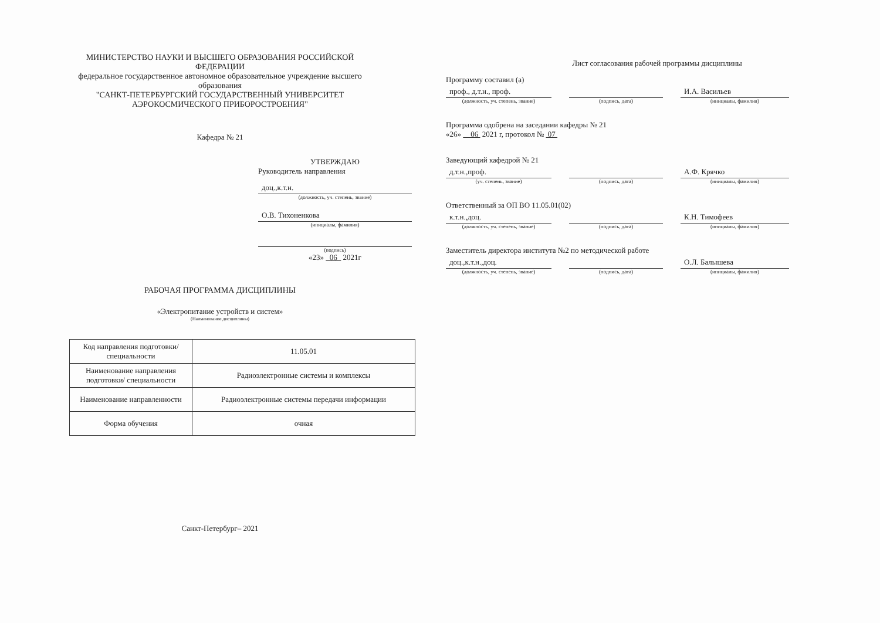МИНИСТЕРСТВО НАУКИ И ВЫСШЕГО ОБРАЗОВАНИЯ РОССИЙСКОЙ
ФЕДЕРАЦИИ
федеральное государственное автономное образовательное учреждение высшего
образования
"САНКТ-ПЕТЕРБУРГСКИЙ ГОСУДАРСТВЕННЫЙ УНИВЕРСИТЕТ
АЭРОКОСМИЧЕСКОГО ПРИБОРОСТРОЕНИЯ"
Кафедра № 21
УТВЕРЖДАЮ
Руководитель направления
доц.,к.т.н.
(должность, уч. степень, звание)
О.В. Тихоненкова
(инициалы, фамилия)
(подпись)
«23» 06 2021г
РАБОЧАЯ ПРОГРАММА ДИСЦИПЛИНЫ
«Электропитание устройств и систем»
(Наименование дисциплины)
| Код направления подготовки/ специальности | 11.05.01 |
| Наименование направления подготовки/ специальности | Радиоэлектронные системы и комплексы |
| Наименование направленности | Радиоэлектронные системы передачи информации |
| Форма обучения | очная |
Санкт-Петербург– 2021
Лист согласования рабочей программы дисциплины
Программу составил (а)
проф., д.т.н., проф.
(должность, уч. степень, звание)
(подпись, дата)
И.А. Васильев
(инициалы, фамилия)
Программа одобрена на заседании кафедры № 21
«26» 06 2021 г, протокол № 07
Заведующий кафедрой № 21
д.т.н.,проф.
(уч. степень, звание)
(подпись, дата)
А.Ф. Крячко
(инициалы, фамилия)
Ответственный за ОП ВО 11.05.01(02)
к.т.н.,доц.
(должность, уч. степень, звание)
(подпись, дата)
К.Н. Тимофеев
(инициалы, фамилия)
Заместитель директора института №2 по методической работе
доц.,к.т.н.,доц.
(должность, уч. степень, звание)
(подпись, дата)
О.Л. Балышева
(инициалы, фамилия)